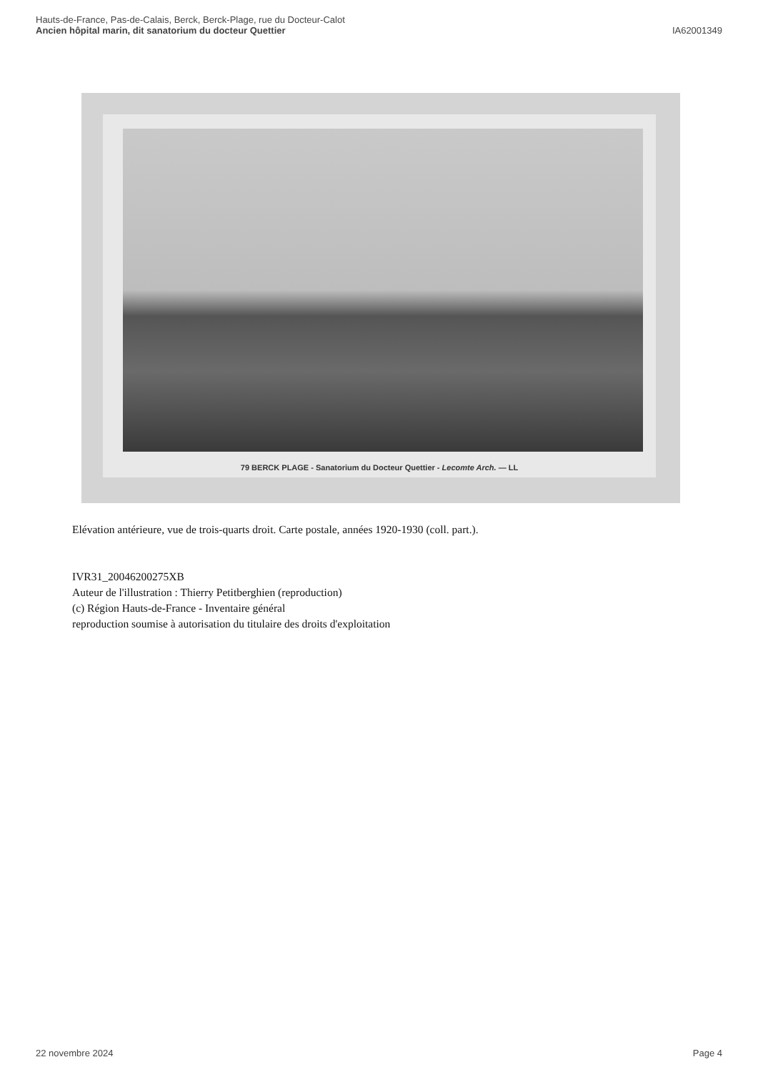Hauts-de-France, Pas-de-Calais, Berck, Berck-Plage, rue du Docteur-Calot
Ancien hôpital marin, dit sanatorium du docteur Quettier
IA62001349
79 BERCK PLAGE - Sanatorium du Docteur Quettier - Lecomte Arch. — LL
Elévation antérieure, vue de trois-quarts droit. Carte postale, années 1920-1930 (coll. part.).
IVR31_20046200275XB
Auteur de l'illustration : Thierry Petitberghien (reproduction)
(c) Région Hauts-de-France - Inventaire général
reproduction soumise à autorisation du titulaire des droits d'exploitation
22 novembre 2024 Page 4